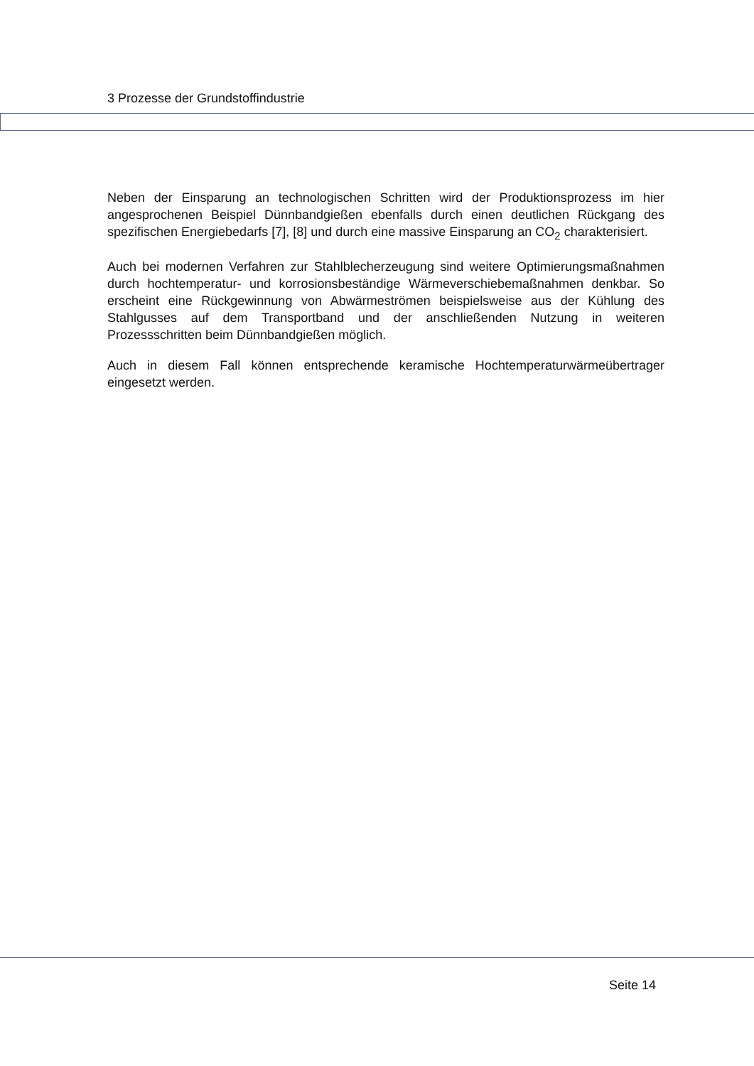3 Prozesse der Grundstoffindustrie
Neben der Einsparung an technologischen Schritten wird der Produktionsprozess im hier angesprochenen Beispiel Dünnbandgießen ebenfalls durch einen deutlichen Rückgang des spezifischen Energiebedarfs [7], [8] und durch eine massive Einsparung an CO<sub>2</sub> charakterisiert.
Auch bei modernen Verfahren zur Stahlblecherzeugung sind weitere Optimierungsmaßnahmen durch hochtemperatur- und korrosionsbeständige Wärmeverschiebemaßnahmen denkbar. So erscheint eine Rückgewinnung von Abwärmeströmen beispielsweise aus der Kühlung des Stahlgusses auf dem Transportband und der anschließenden Nutzung in weiteren Prozessschritten beim Dünnbandgießen möglich.
Auch in diesem Fall können entsprechende keramische Hochtemperaturwärmeübertrager eingesetzt werden.
Seite 14